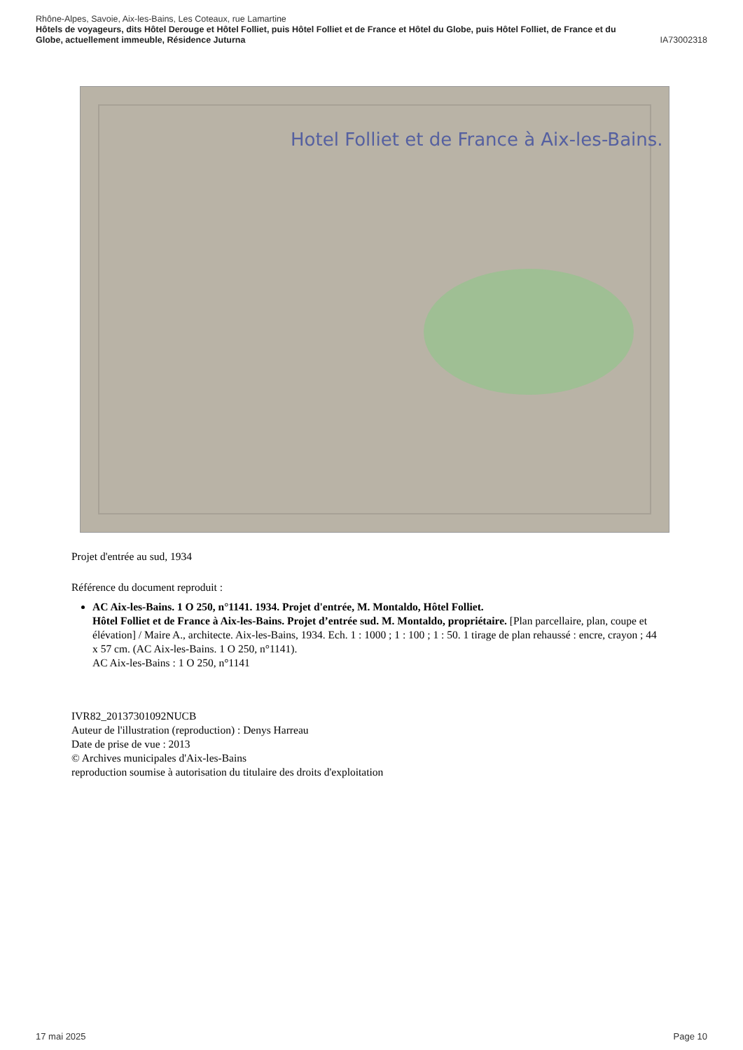Rhône-Alpes, Savoie, Aix-les-Bains, Les Coteaux, rue Lamartine
Hôtels de voyageurs, dits Hôtel Derouge et Hôtel Folliet, puis Hôtel Folliet et de France et Hôtel du Globe, puis Hôtel Folliet, de France et du
Globe, actuellement immeuble, Résidence Juturna IA73002318
Hotel Folliet et de France à Aix-les-Bains.
Projet d'entrée au sud, 1934
Référence du document reproduit :
AC Aix-les-Bains. 1 O 250, n°1141. 1934. Projet d'entrée, M. Montaldo, Hôtel Folliet.
Hôtel Folliet et de France à Aix-les-Bains. Projet d’entrée sud. M. Montaldo, propriétaire. [Plan parcellaire, plan, coupe et élévation] / Maire A., architecte. Aix-les-Bains, 1934. Ech. 1 : 1000 ; 1 : 100 ; 1 : 50. 1 tirage de plan rehaussé : encre, crayon ; 44 x 57 cm. (AC Aix-les-Bains. 1 O 250, n°1141).
AC Aix-les-Bains : 1 O 250, n°1141
IVR82_20137301092NUCB
Auteur de l'illustration (reproduction) : Denys Harreau
Date de prise de vue : 2013
© Archives municipales d'Aix-les-Bains
reproduction soumise à autorisation du titulaire des droits d'exploitation
17 mai 2025 Page 10